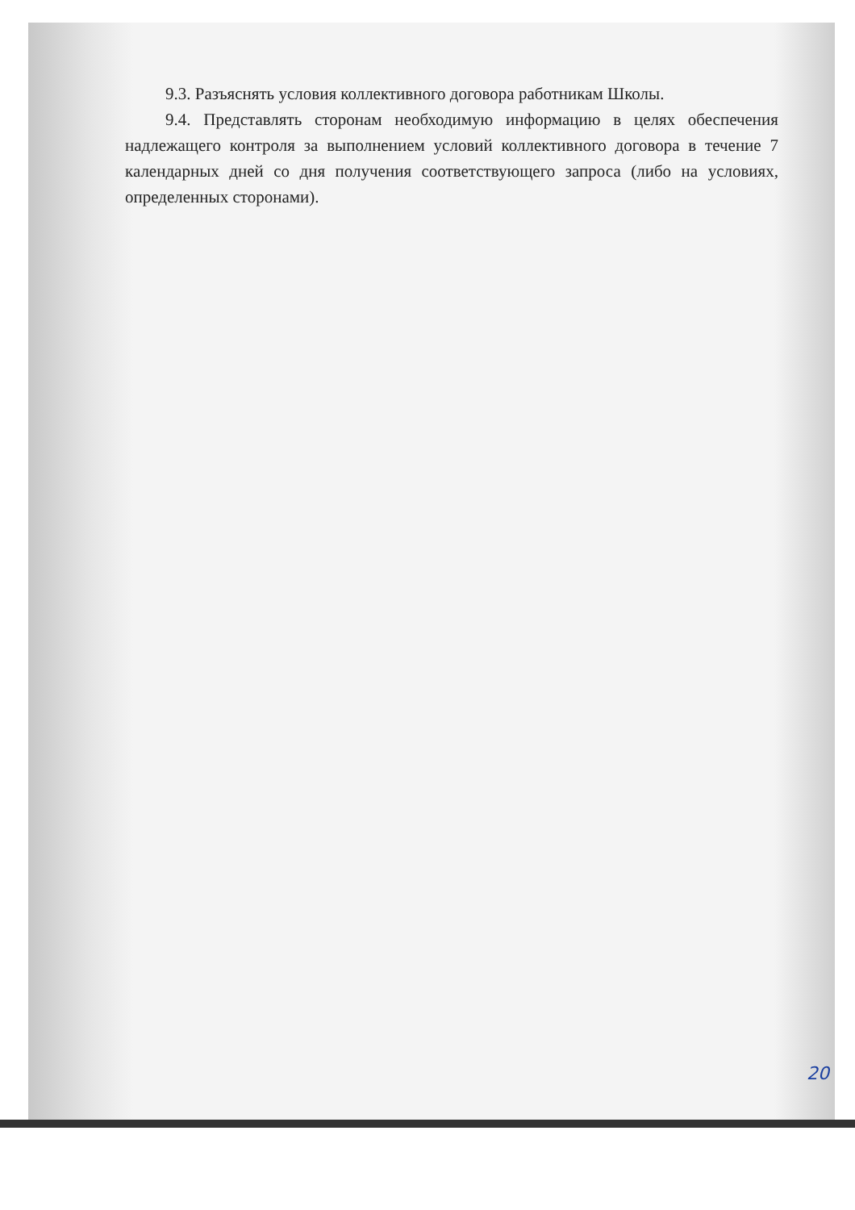9.3. Разъяснять условия коллективного договора работникам Школы.
9.4. Представлять сторонам необходимую информацию в целях обеспечения надлежащего контроля за выполнением условий коллективного договора в течение 7 календарных дней со дня получения соответствующего запроса (либо на условиях, определенных сторонами).
20